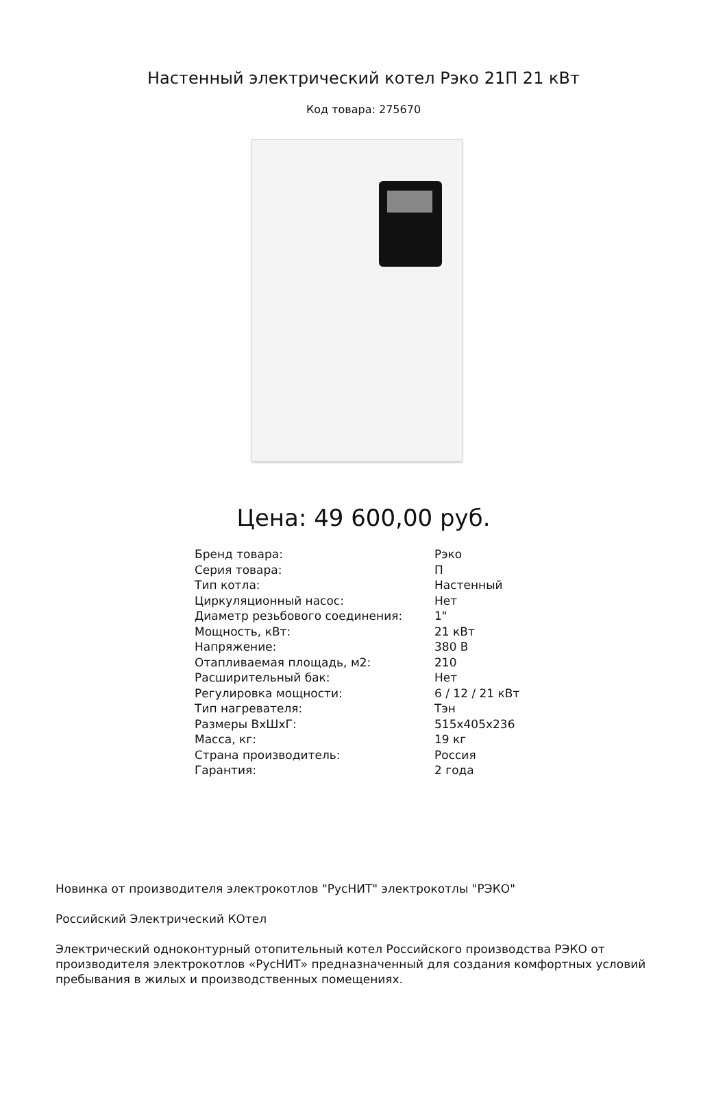Настенный электрический котел Рэко 21П 21 кВт
Код товара: 275670
Цена: 49 600,00 руб.
| Бренд товара: | Рэко |
| Серия товара: | П |
| Тип котла: | Настенный |
| Циркуляционный насос: | Нет |
| Диаметр резьбового соединения: | 1" |
| Мощность, кВт: | 21 кВт |
| Напряжение: | 380 В |
| Отапливаемая площадь, м2: | 210 |
| Расширительный бак: | Нет |
| Регулировка мощности: | 6 / 12 / 21 кВт |
| Тип нагревателя: | Тэн |
| Размеры ВхШхГ: | 515x405x236 |
| Масса, кг: | 19 кг |
| Страна производитель: | Россия |
| Гарантия: | 2 года |
Новинка от производителя электрокотлов "РусНИТ" электрокотлы "РЭКО"
Российский Электрический КОтел
Электрический одноконтурный отопительный котел Российского производства РЭКО от производителя электрокотлов «РусНИТ» предназначенный для создания комфортных условий пребывания в жилых и производственных помещениях.